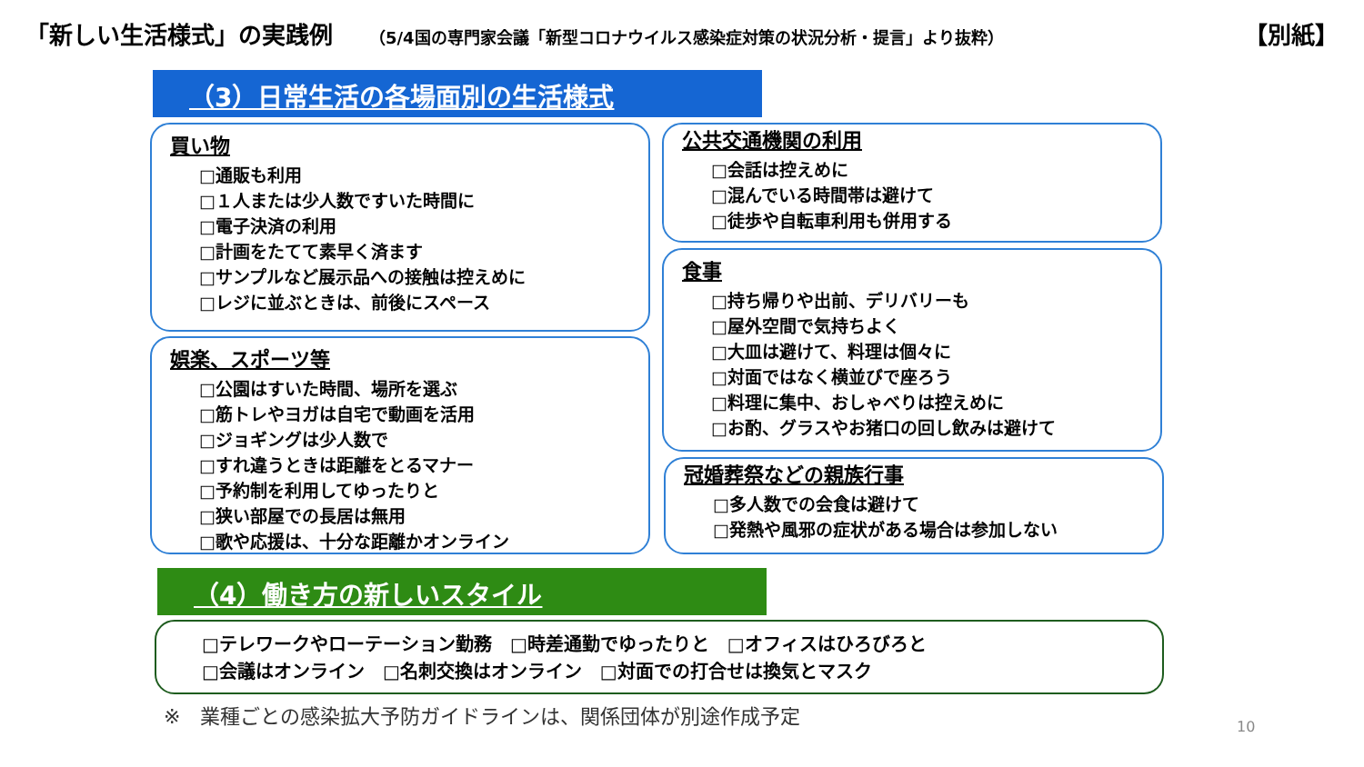「新しい生活様式」の実践例
（5/4国の専門家会議「新型コロナウイルス感染症対策の状況分析・提言」より抜粋）
【別紙】
（3）日常生活の各場面別の生活様式
買い物
□通販も利用
□１人または少人数ですいた時間に
□電子決済の利用
□計画をたてて素早く済ます
□サンプルなど展示品への接触は控えめに
□レジに並ぶときは、前後にスペース
娯楽、スポーツ等
□公園はすいた時間、場所を選ぶ
□筋トレやヨガは自宅で動画を活用
□ジョギングは少人数で
□すれ違うときは距離をとるマナー
□予約制を利用してゆったりと
□狭い部屋での長居は無用
□歌や応援は、十分な距離かオンライン
公共交通機関の利用
□会話は控えめに
□混んでいる時間帯は避けて
□徒歩や自転車利用も併用する
食事
□持ち帰りや出前、デリバリーも
□屋外空間で気持ちよく
□大皿は避けて、料理は個々に
□対面ではなく横並びで座ろう
□料理に集中、おしゃべりは控えめに
□お酌、グラスやお猪口の回し飲みは避けて
冠婚葬祭などの親族行事
□多人数での会食は避けて
□発熱や風邪の症状がある場合は参加しない
（4）働き方の新しいスタイル
□テレワークやローテーション勤務　□時差通勤でゆったりと　□オフィスはひろびろと
□会議はオンライン　□名刺交換はオンライン　□対面での打合せは換気とマスク
※　業種ごとの感染拡大予防ガイドラインは、関係団体が別途作成予定
10